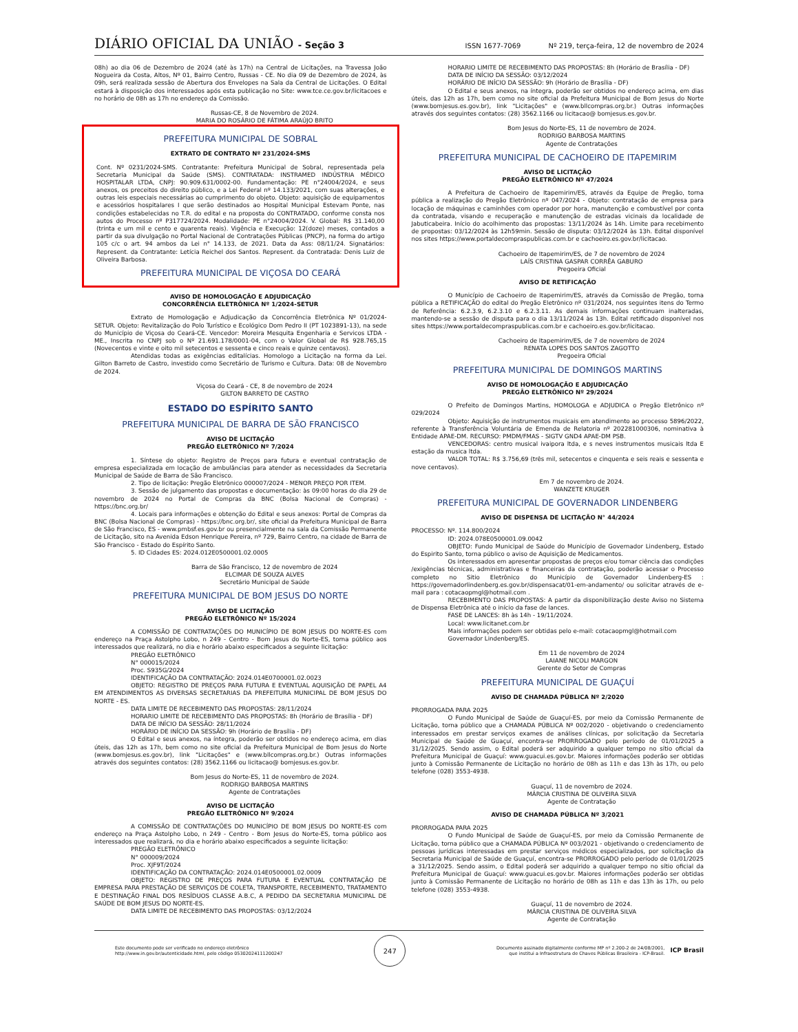DIÁRIO OFICIAL DA UNIÃO - Seção 3
ISSN 1677-7069 Nº 219, terça-feira, 12 de novembro de 2024
08h) ao dia 06 de Dezembro de 2024 (até às 17h) na Central de Licitações, na Travessa João Nogueira da Costa, Altos, Nº 01, Bairro Centro, Russas - CE. No dia 09 de Dezembro de 2024, às 09h, será realizada sessão de Abertura dos Envelopes na Sala da Central de Licitações. O Edital estará à disposição dos interessados após esta publicação no Site: www.tce.ce.gov.br/licitacoes e no horário de 08h as 17h no endereço da Comissão.
Russas-CE, 8 de Novembro de 2024.
MARIA DO ROSÁRIO DE FÁTIMA ARAÚJO BRITO
PREFEITURA MUNICIPAL DE SOBRAL
EXTRATO DE CONTRATO Nº 231/2024-SMS
Cont. Nº 0231/2024-SMS. Contratante: Prefeitura Municipal de Sobral, representada pela Secretaria Municipal da Saúde (SMS). CONTRATADA: INSTRAMED INDÚSTRIA MÉDICO HOSPITALAR LTDA, CNPJ: 90.909.631/0002-00. Fundamentação: PE n°24004/2024, e seus anexos, os preceitos do direito público, e a Lei Federal nº 14.133/2021, com suas alterações, e outras leis especiais necessárias ao cumprimento do objeto. Objeto: aquisição de equipamentos e acessórios hospitalares I que serão destinados ao Hospital Municipal Estevam Ponte, nas condições estabelecidas no T.R. do edital e na proposta do CONTRATADO, conforme consta nos autos do Processo nº P317724/2024. Modalidade: PE n°24004/2024. V. Global: R$ 31.140,00 (trinta e um mil e cento e quarenta reais). Vigência e Execução: 12(doze) meses, contados a partir da sua divulgação no Portal Nacional de Contratações Públicas (PNCP), na forma do artigo 105 c/c o art. 94 ambos da Lei n° 14.133, de 2021. Data da Ass: 08/11/24. Signatários: Represent. da Contratante: Letícia Reichel dos Santos. Represent. da Contratada: Denis Luiz de Oliveira Barbosa.
PREFEITURA MUNICIPAL DE VIÇOSA DO CEARÁ
AVISO DE HOMOLOGAÇÃO E ADJUDICAÇÃO
CONCORRÊNCIA ELETRÔNICA Nº 1/2024-SETUR
Extrato de Homologação e Adjudicação da Concorrência Eletrônica Nº 01/2024-SETUR. Objeto: Revitalização do Polo Turístico e Ecológico Dom Pedro II (PT 1023891-13), na sede do Município de Viçosa do Ceará-CE. Vencedor: Moreira Mesquita Engenharia e Servicos LTDA - ME., Inscrita no CNPJ sob o Nº 21.691.178/0001-04, com o Valor Global de R$ 928.765,15 (Novecentos e vinte e oito mil setecentos e sessenta e cinco reais e quinze centavos).
Atendidas todas as exigências editalícias. Homologo a Licitação na forma da Lei. Gilton Barreto de Castro, investido como Secretário de Turismo e Cultura. Data: 08 de Novembro de 2024.
Viçosa do Ceará - CE, 8 de novembro de 2024
GILTON BARRETO DE CASTRO
ESTADO DO ESPÍRITO SANTO
PREFEITURA MUNICIPAL DE BARRA DE SÃO FRANCISCO
AVISO DE LICITAÇÃO
PREGÃO ELETRÔNICO Nº 7/2024
1. Síntese do objeto: Registro de Preços para futura e eventual contratação de empresa especializada em locação de ambulâncias para atender as necessidades da Secretaria Municipal de Saúde de Barra de São Francisco.
2. Tipo de licitação: Pregão Eletrônico 000007/2024 - MENOR PREÇO POR ITEM.
3. Sessão de julgamento das propostas e documentação: às 09:00 horas do dia 29 de novembro de 2024 no Portal de Compras da BNC (Bolsa Nacional de Compras) - https://bnc.org.br/
4. Locais para informações e obtenção do Edital e seus anexos: Portal de Compras da BNC (Bolsa Nacional de Compras) - https://bnc.org.br/, site oficial da Prefeitura Municipal de Barra de São Francisco, ES - www.pmbsf.es.gov.br ou presencialmente na sala da Comissão Permanente de Licitação, sito na Avenida Edson Henrique Pereira, nº 729, Bairro Centro, na cidade de Barra de São Francisco - Estado do Espírito Santo.
5. ID Cidades ES: 2024.012E0500001.02.0005
Barra de São Francisco, 12 de novembro de 2024
ELCIMAR DE SOUZA ALVES
Secretário Municipal de Saúde
PREFEITURA MUNICIPAL DE BOM JESUS DO NORTE
AVISO DE LICITAÇÃO
PREGÃO ELETRÔNICO Nº 15/2024
A COMISSÃO DE CONTRATAÇÕES DO MUNICÍPIO DE BOM JESUS DO NORTE-ES com endereço na Praça Astolpho Lobo, n 249 - Centro - Bom Jesus do Norte-ES, torna público aos interessados que realizará, no dia e horário abaixo especificados a seguinte licitação:
PREGÃO ELETRÔNICO
N° 000015/2024
Proc. S935G/2024
IDENTIFICAÇÃO DA CONTRATAÇÃO: 2024.014E0700001.02.0023
OBJETO: REGISTRO DE PREÇOS PARA FUTURA E EVENTUAL AQUISIÇÃO DE PAPEL A4 EM ATENDIMENTOS AS DIVERSAS SECRETARIAS DA PREFEITURA MUNICIPAL DE BOM JESUS DO NORTE - ES.
DATA LIMITE DE RECEBIMENTO DAS PROPOSTAS: 28/11/2024
HORARIO LIMITE DE RECEBIMENTO DAS PROPOSTAS: 8h (Horário de Brasília - DF)
DATA DE INÍCIO DA SESSÃO: 28/11/2024
HORÁRIO DE INÍCIO DA SESSÃO: 9h (Horário de Brasília - DF)
O Edital e seus anexos, na íntegra, poderão ser obtidos no endereço acima, em dias úteis, das 12h as 17h, bem como no site oficial da Prefeitura Municipal de Bom Jesus do Norte (www.bomjesus.es.gov.br), link "Licitações" e (www.bllcompras.org.br.) Outras informações através dos seguintes contatos: (28) 3562.1166 ou licitacao@ bomjesus.es.gov.br.
Bom Jesus do Norte-ES, 11 de novembro de 2024.
RODRIGO BARBOSA MARTINS
Agente de Contratações
AVISO DE LICITAÇÃO
PREGÃO ELETRÔNICO Nº 9/2024
A COMISSÃO DE CONTRATAÇÕES DO MUNICÍPIO DE BOM JESUS DO NORTE-ES com endereço na Praça Astolpho Lobo, n 249 - Centro - Bom Jesus do Norte-ES, torna público aos interessados que realizará, no dia e horário abaixo especificados a seguinte licitação:
PREGÃO ELETRÔNICO
N° 000009/2024
Proc. XJF9T/2024
IDENTIFICAÇÃO DA CONTRATAÇÃO: 2024.014E0500001.02.0009
OBJETO: REGISTRO DE PREÇOS PARA FUTURA E EVENTUAL CONTRATAÇÃO DE EMPRESA PARA PRESTAÇÃO DE SERVIÇOS DE COLETA, TRANSPORTE, RECEBIMENTO, TRATAMENTO E DESTINAÇÃO FINAL DOS RESÍDUOS CLASSE A.B.C, A PEDIDO DA SECRETARIA MUNICIPAL DE SAÚDE DE BOM JESUS DO NORTE-ES.
DATA LIMITE DE RECEBIMENTO DAS PROPOSTAS: 03/12/2024
HORARIO LIMITE DE RECEBIMENTO DAS PROPOSTAS: 8h (Horário de Brasília - DF)
DATA DE INÍCIO DA SESSÃO: 03/12/2024
HORÁRIO DE INÍCIO DA SESSÃO: 9h (Horário de Brasília - DF)
O Edital e seus anexos, na íntegra, poderão ser obtidos no endereço acima, em dias úteis, das 12h as 17h, bem como no site oficial da Prefeitura Municipal de Bom Jesus do Norte (www.bomjesus.es.gov.br), link "Licitações" e (www.bllcompras.org.br.) Outras informações através dos seguintes contatos: (28) 3562.1166 ou licitacao@ bomjesus.es.gov.br.
Bom Jesus do Norte-ES, 11 de novembro de 2024.
RODRIGO BARBOSA MARTINS
Agente de Contratações
PREFEITURA MUNICIPAL DE CACHOEIRO DE ITAPEMIRIM
AVISO DE LICITAÇÃO
PREGÃO ELETRÔNICO Nº 47/2024
A Prefeitura de Cachoeiro de Itapemirim/ES, através da Equipe de Pregão, torna pública a realização do Pregão Eletrônico nº 047/2024 - Objeto: contratação de empresa para locação de máquinas e caminhões com operador por hora, manutenção e combustível por conta da contratada, visando e recuperação e manutenção de estradas vicinais da localidade de Jabuticabeira. Início do acolhimento das propostas: 13/11/2024 às 14h. Limite para recebimento de propostas: 03/12/2024 às 12h59min. Sessão de disputa: 03/12/2024 às 13h. Edital disponível nos sites https://www.portaldecompraspublicas.com.br e cachoeiro.es.gov.br/licitacao.
Cachoeiro de Itapemirim/ES, de 7 de novembro de 2024
LAÍS CRISTINA GASPAR CORRÊA GABURO
Pregoeira Oficial
AVISO DE RETIFICAÇÃO
O Município de Cachoeiro de Itapemirim/ES, através da Comissão de Pregão, torna pública a RETIFICAÇÃO do edital do Pregão Eletrônico nº 031/2024, nos seguintes itens do Termo de Referência: 6.2.3.9, 6.2.3.10 e 6.2.3.11. As demais informações continuam inalteradas, mantendo-se a sessão de disputa para o dia 13/11/2024 às 13h. Edital retificado disponível nos sites https://www.portaldecompraspublicas.com.br e cachoeiro.es.gov.br/licitacao.
Cachoeiro de Itapemirim/ES, de 7 de novembro de 2024
RENATA LOPES DOS SANTOS ZAGOTTO
Pregoeira Oficial
PREFEITURA MUNICIPAL DE DOMINGOS MARTINS
AVISO DE HOMOLOGAÇÃO E ADJUDICAÇÃO
PREGÃO ELETRÔNICO Nº 29/2024
O Prefeito de Domingos Martins, HOMOLOGA e ADJUDICA o Pregão Eletrônico nº 029/2024
Objeto: Aquisição de instrumentos musicais em atendimento ao processo 5896/2022, referente à Transferência Voluntária de Emenda de Relatoria nº 202281000306, nominativa à Entidade APAE-DM. RECURSO: PMDM/FMAS - SIGTV GND4 APAE-DM PSB.
VENCEDORAS: centro musical ivaipora ltda, e s neves instrumentos musicais ltda E estação da musica ltda.
VALOR TOTAL: R$ 3.756,69 (três mil, setecentos e cinquenta e seis reais e sessenta e nove centavos).
Em 7 de novembro de 2024.
WANZETE KRUGER
PREFEITURA MUNICIPAL DE GOVERNADOR LINDENBERG
AVISO DE DISPENSA DE LICITAÇÃO N° 44/2024
PROCESSO: Nº. 114.800/2024
ID: 2024.078E0500001.09.0042
OBJETO: Fundo Municipal de Saúde do Município de Governador Lindenberg, Estado do Espirito Santo, torna público o aviso de Aquisição de Medicamentos.
Os interessados em apresentar propostas de preços e/ou tomar ciência das condições /exigências técnicas, administrativas e financeiras da contratação, poderão acessar o Processo completo no Sitio Eletrônico do Município de Governador Lindenberg-ES : https://governadorlindenberg.es.gov.br/dispensacat/01-em-andamento/ ou solicitar através de e-mail para : cotacaopmgl@hotmail.com .
RECEBIMENTO DAS PROPOSTAS: A partir da disponibilização deste Aviso no Sistema de Dispensa Eletrônica até o início da fase de lances.
FASE DE LANCES: 8h às 14h - 19/11/2024.
Local: www.licitanet.com.br
Mais informações podem ser obtidas pelo e-mail: cotacaopmgl@hotmail.com
Governador Lindenberg/ES.
Em 11 de novembro de 2024
LAIANE NICOLI MARGON
Gerente do Setor de Compras
PREFEITURA MUNICIPAL DE GUAÇUÍ
AVISO DE CHAMADA PÚBLICA Nº 2/2020
PRORROGADA PARA 2025
O Fundo Municipal de Saúde de Guaçuí-ES, por meio da Comissão Permanente de Licitação, torna público que a CHAMADA PÚBLICA Nº 002/2020 - objetivando o credenciamento interessados em prestar serviços exames de análises clínicas, por solicitação da Secretaria Municipal de Saúde de Guaçuí, encontra-se PRORROGADO pelo período de 01/01/2025 a 31/12/2025. Sendo assim, o Edital poderá ser adquirido a qualquer tempo no sítio oficial da Prefeitura Municipal de Guaçuí: www.guacui.es.gov.br. Maiores informações poderão ser obtidas junto à Comissão Permanente de Licitação no horário de 08h as 11h e das 13h às 17h, ou pelo telefone (028) 3553-4938.
Guaçuí, 11 de novembro de 2024.
MÁRCIA CRISTINA DE OLIVEIRA SILVA
Agente de Contratação
AVISO DE CHAMADA PÚBLICA Nº 3/2021
PRORROGADA PARA 2025
O Fundo Municipal de Saúde de Guaçuí-ES, por meio da Comissão Permanente de Licitação, torna público que a CHAMADA PÚBLICA Nº 003/2021 - objetivando o credenciamento de pessoas jurídicas interessadas em prestar serviços médicos especializados, por solicitação da Secretaria Municipal de Saúde de Guaçuí, encontra-se PRORROGADO pelo período de 01/01/2025 a 31/12/2025. Sendo assim, o Edital poderá ser adquirido a qualquer tempo no sítio oficial da Prefeitura Municipal de Guaçuí: www.guacui.es.gov.br. Maiores informações poderão ser obtidas junto à Comissão Permanente de Licitação no horário de 08h as 11h e das 13h às 17h, ou pelo telefone (028) 3553-4938.
Guaçuí, 11 de novembro de 2024.
MÁRCIA CRISTINA DE OLIVEIRA SILVA
Agente de Contratação
Este documento pode ser verificado no endereço eletrônico
http://www.in.gov.br/autenticidade.html, pelo código 05302024111200247
247
Documento assinado digitalmente conforme MP nº 2.200-2 de 24/08/2001,
que institui a Infraestrutura de Chaves Públicas Brasileira - ICP-Brasil.
ICP Brasil